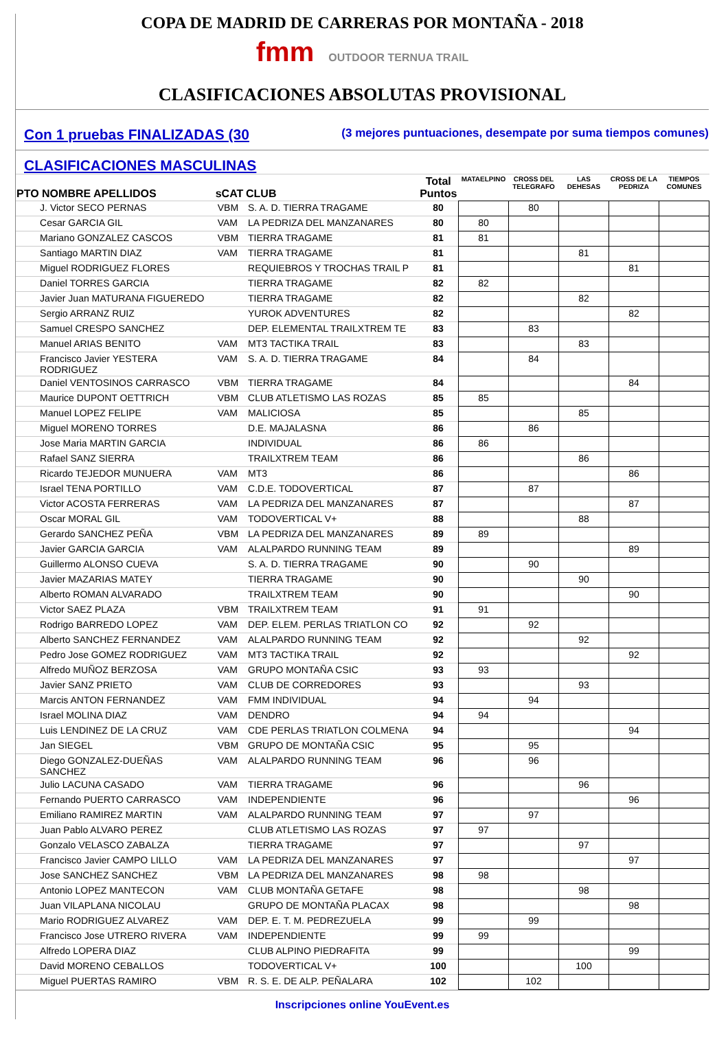COPA DE MADRID DE CARRERAS POR MONTAÑA - 2018
fmm OUTDOOR TERNUA TRAIL
CLASIFICACIONES ABSOLUTAS PROVISIONAL
Con 1 pruebas FINALIZADAS (30 (3 mejores puntuaciones, desempate por suma tiempos comunes)
CLASIFICACIONES MASCULINAS
| PTO NOMBRE APELLIDOS | sCAT | CLUB | Total Puntos | MATAELPINO | CROSS DEL TELEGRAFO | LAS DEHESAS | CROSS DE LA PEDRIZA | TIEMPOS COMUNES |
| --- | --- | --- | --- | --- | --- | --- | --- | --- |
| J. Victor SECO PERNAS | VBM | S. A. D. TIERRA TRAGAME | 80 | | 80 | | | |
| Cesar GARCIA GIL | VAM | LA PEDRIZA DEL MANZANARES | 80 | 80 | | | | |
| Mariano GONZALEZ CASCOS | VBM | TIERRA TRAGAME | 81 | 81 | | | | |
| Santiago MARTIN DIAZ | VAM | TIERRA TRAGAME | 81 | | | 81 | | |
| Miguel RODRIGUEZ FLORES | | REQUIEBROS Y TROCHAS TRAIL P | 81 | | | | 81 | |
| Daniel TORRES GARCIA | | TIERRA TRAGAME | 82 | 82 | | | | |
| Javier Juan MATURANA FIGUEREDO | | TIERRA TRAGAME | 82 | | | 82 | | |
| Sergio ARRANZ RUIZ | | YUROK ADVENTURES | 82 | | | | 82 | |
| Samuel CRESPO SANCHEZ | | DEP. ELEMENTAL TRAILXTREM TE | 83 | | 83 | | | |
| Manuel ARIAS BENITO | VAM | MT3 TACTIKA TRAIL | 83 | | | 83 | | |
| Francisco Javier YESTERA RODRIGUEZ | VAM | S. A. D. TIERRA TRAGAME | 84 | | 84 | | | |
| Daniel VENTOSINOS CARRASCO | VBM | TIERRA TRAGAME | 84 | | | | 84 | |
| Maurice DUPONT OETTRICH | VBM | CLUB ATLETISMO LAS ROZAS | 85 | 85 | | | | |
| Manuel LOPEZ FELIPE | VAM | MALICIOSA | 85 | | | 85 | | |
| Miguel MORENO TORRES | | D.E. MAJALASNA | 86 | | 86 | | | |
| Jose Maria MARTIN GARCIA | | INDIVIDUAL | 86 | 86 | | | | |
| Rafael SANZ SIERRA | | TRAILXTREM TEAM | 86 | | | 86 | | |
| Ricardo TEJEDOR MUNUERA | VAM | MT3 | 86 | | | | 86 | |
| Israel TENA PORTILLO | VAM | C.D.E. TODOVERTICAL | 87 | | 87 | | | |
| Victor ACOSTA FERRERAS | VAM | LA PEDRIZA DEL MANZANARES | 87 | | | | 87 | |
| Oscar MORAL GIL | VAM | TODOVERTICAL V+ | 88 | | | 88 | | |
| Gerardo SANCHEZ PEÑA | VBM | LA PEDRIZA DEL MANZANARES | 89 | 89 | | | | |
| Javier GARCIA GARCIA | VAM | ALALPARDO RUNNING TEAM | 89 | | | | 89 | |
| Guillermo ALONSO CUEVA | | S. A. D. TIERRA TRAGAME | 90 | | 90 | | | |
| Javier MAZARIAS MATEY | | TIERRA TRAGAME | 90 | | | 90 | | |
| Alberto ROMAN ALVARADO | | TRAILXTREM TEAM | 90 | | | | 90 | |
| Victor SAEZ PLAZA | VBM | TRAILXTREM TEAM | 91 | 91 | | | | |
| Rodrigo BARREDO LOPEZ | VAM | DEP. ELEM. PERLAS TRIATLON CO | 92 | | 92 | | | |
| Alberto SANCHEZ FERNANDEZ | VAM | ALALPARDO RUNNING TEAM | 92 | | | 92 | | |
| Pedro Jose GOMEZ RODRIGUEZ | VAM | MT3 TACTIKA TRAIL | 92 | | | | 92 | |
| Alfredo MUÑOZ BERZOSA | VAM | GRUPO MONTAÑA CSIC | 93 | 93 | | | | |
| Javier SANZ PRIETO | VAM | CLUB DE CORREDORES | 93 | | | 93 | | |
| Marcis ANTON FERNANDEZ | VAM | FMM INDIVIDUAL | 94 | | 94 | | | |
| Israel MOLINA DIAZ | VAM | DENDRO | 94 | 94 | | | | |
| Luis LENDINEZ DE LA CRUZ | VAM | CDE PERLAS TRIATLON COLMENA | 94 | | | | 94 | |
| Jan SIEGEL | VBM | GRUPO DE MONTAÑA CSIC | 95 | | 95 | | | |
| Diego GONZALEZ-DUEÑAS SANCHEZ | VAM | ALALPARDO RUNNING TEAM | 96 | | 96 | | | |
| Julio LACUNA CASADO | VAM | TIERRA TRAGAME | 96 | | | 96 | | |
| Fernando PUERTO CARRASCO | VAM | INDEPENDIENTE | 96 | | | | 96 | |
| Emiliano RAMIREZ MARTIN | VAM | ALALPARDO RUNNING TEAM | 97 | | 97 | | | |
| Juan Pablo ALVARO PEREZ | | CLUB ATLETISMO LAS ROZAS | 97 | 97 | | | | |
| Gonzalo VELASCO ZABALZA | | TIERRA TRAGAME | 97 | | | 97 | | |
| Francisco Javier CAMPO LILLO | VAM | LA PEDRIZA DEL MANZANARES | 97 | | | | 97 | |
| Jose SANCHEZ SANCHEZ | VBM | LA PEDRIZA DEL MANZANARES | 98 | 98 | | | | |
| Antonio LOPEZ MANTECON | VAM | CLUB MONTAÑA GETAFE | 98 | | | 98 | | |
| Juan VILAPLANA NICOLAU | | GRUPO DE MONTAÑA PLACAX | 98 | | | | 98 | |
| Mario RODRIGUEZ ALVAREZ | VAM | DEP. E. T. M. PEDREZUELA | 99 | | 99 | | | |
| Francisco Jose UTRERO RIVERA | VAM | INDEPENDIENTE | 99 | 99 | | | | |
| Alfredo LOPERA DIAZ | | CLUB ALPINO PIEDRAFITA | 99 | | | | 99 | |
| David MORENO CEBALLOS | | TODOVERTICAL V+ | 100 | | | 100 | | |
| Miguel PUERTAS RAMIRO | VBM | R. S. E. DE ALP. PEÑALARA | 102 | | 102 | | | |
Inscripciones online YouEvent.es